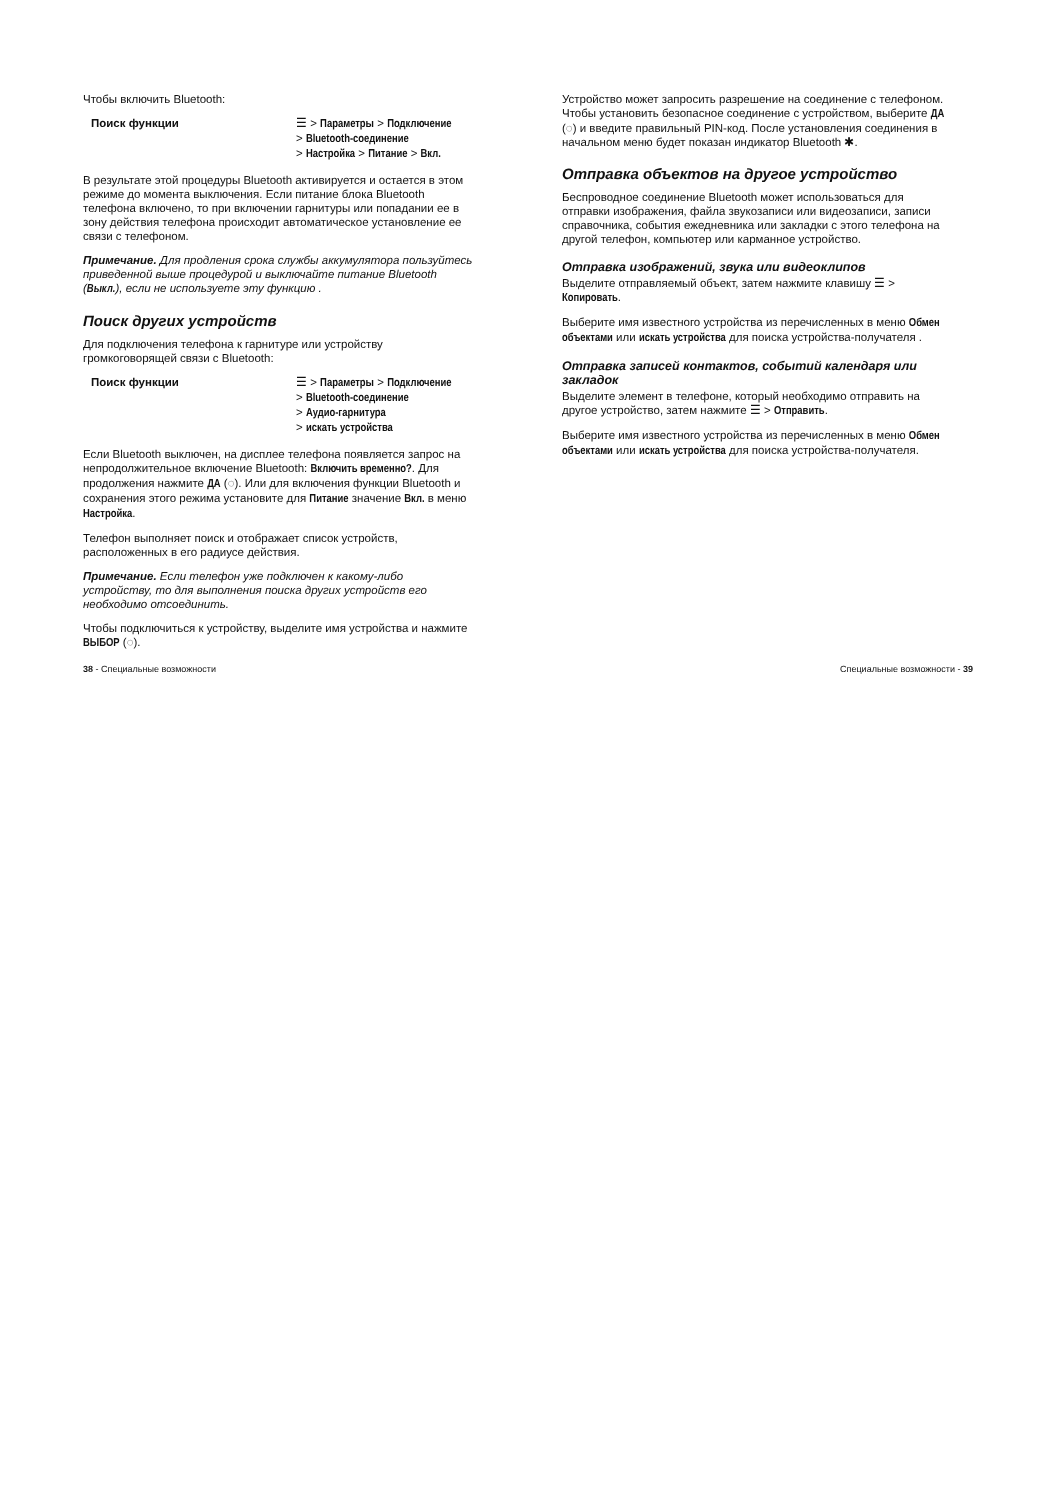Чтобы включить Bluetooth:
Поиск функции ☰ > Параметры > Подключение
> Bluetooth-соединение
> Настройка > Питание > Вкл.
В результате этой процедуры Bluetooth активируется и остается в этом режиме до момента выключения. Если питание блока Bluetooth телефона включено, то при включении гарнитуры или попадании ее в зону действия телефона происходит автоматическое установление ее связи с телефоном.
Примечание. Для продления срока службы аккумулятора пользуйтесь приведенной выше процедурой и выключайте питание Bluetooth (Выкл.), если не используете эту функцию .
Поиск других устройств
Для подключения телефона к гарнитуре или устройству громкоговорящей связи с Bluetooth:
Поиск функции ☰ > Параметры > Подключение
> Bluetooth-соединение
> Аудио-гарнитура
> искать устройства
Если Bluetooth выключен, на дисплее телефона появляется запрос на непродолжительное включение Bluetooth: Включить временно?. Для продолжения нажмите ДА (◌). Или для включения функции Bluetooth и сохранения этого режима установите для Питание значение Вкл. в меню Настройка.
Телефон выполняет поиск и отображает список устройств, расположенных в его радиусе действия.
Примечание. Если телефон уже подключен к какому-либо устройству, то для выполнения поиска других устройств его необходимо отсоединить.
Чтобы подключиться к устройству, выделите имя устройства и нажмите ВЫБОР (◌).
Устройство может запросить разрешение на соединение с телефоном. Чтобы установить безопасное соединение с устройством, выберите ДА (◌) и введите правильный PIN-код. После установления соединения в начальном меню будет показан индикатор Bluetooth ✱.
Отправка объектов на другое устройство
Беспроводное соединение Bluetooth может использоваться для отправки изображения, файла звукозаписи или видеозаписи, записи справочника, события ежедневника или закладки с этого телефона на другой телефон, компьютер или карманное устройство.
Отправка изображений, звука или видеоклипов
Выделите отправляемый объект, затем нажмите клавишу ☰ > Копировать.
Выберите имя известного устройства из перечисленных в меню Обмен объектами или искать устройства для поиска устройства-получателя .
Отправка записей контактов, событий календаря или закладок
Выделите элемент в телефоне, который необходимо отправить на другое устройство, затем нажмите ☰ > Отправить.
Выберите имя известного устройства из перечисленных в меню Обмен объектами или искать устройства для поиска устройства-получателя.
38 - Специальные возможности Специальные возможности - 39